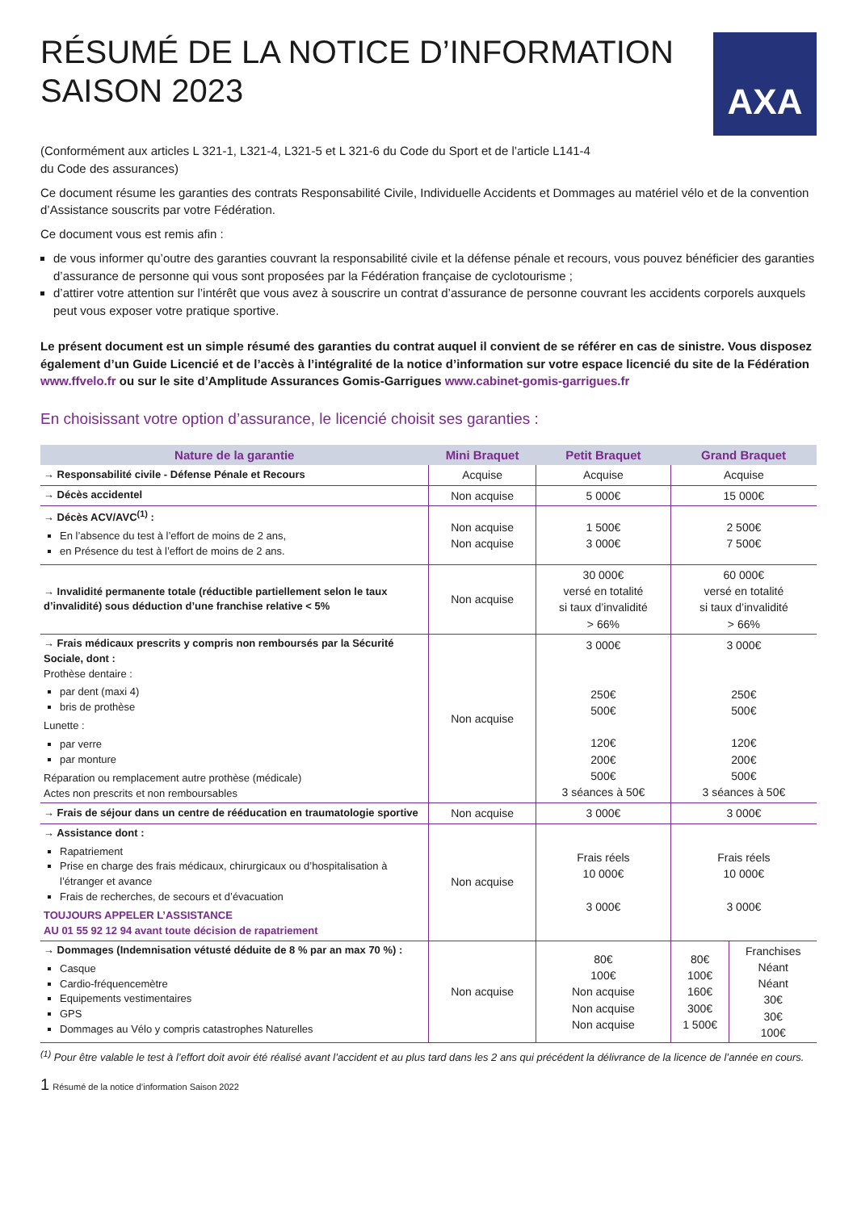RÉSUMÉ DE LA NOTICE D’INFORMATION
SAISON 2023
AXA
(Conformément aux articles L 321-1, L321-4, L321-5 et L 321-6 du Code du Sport et de l’article L141-4
du Code des assurances)
Ce document résume les garanties des contrats Responsabilité Civile, Individuelle Accidents et Dommages au matériel vélo et de la convention d’Assistance souscrits par votre Fédération.
Ce document vous est remis afin :
de vous informer qu’outre des garanties couvrant la responsabilité civile et la défense pénale et recours, vous pouvez bénéficier des garanties d’assurance de personne qui vous sont proposées par la Fédération française de cyclotourisme ;
d’attirer votre attention sur l’intérêt que vous avez à souscrire un contrat d’assurance de personne couvrant les accidents corporels auxquels peut vous exposer votre pratique sportive.
Le présent document est un simple résumé des garanties du contrat auquel il convient de se référer en cas de sinistre. Vous disposez également d’un Guide Licencié et de l’accès à l’intégralité de la notice d’information sur votre espace licencié du site de la Fédération www.ffvelo.fr ou sur le site d’Amplitude Assurances Gomis-Garrigues www.cabinet-gomis-garrigues.fr
En choisissant votre option d’assurance, le licencié choisit ses garanties :
| Nature de la garantie | Mini Braquet | Petit Braquet | Grand Braquet | |
| --- | --- | --- | --- | --- |
| → Responsabilité civile - Défense Pénale et Recours | Acquise | Acquise | Acquise | |
| → Décès accidentel | Non acquise | 5 000€ | 15 000€ | |
| → Décès ACV/AVC<sup>(1)</sup> : En l’absence du test à l’effort de moins de 2 ans, en Présence du test à l’effort de moins de 2 ans. | Non acquise Non acquise | 1 500€ 3 000€ | 2 500€ 7 500€ | |
| → Invalidité permanente totale (réductible partiellement selon le taux d’invalidité) sous déduction d’une franchise relative < 5% | Non acquise | 30 000€ versé en totalité si taux d’invalidité > 66% | 60 000€ versé en totalité si taux d’invalidité > 66% | |
| → Frais médicaux prescrits y compris non remboursés par la Sécurité Sociale, dont : Prothèse dentaire : par dent (maxi 4) bris de prothèse Lunette : par verre par monture Réparation ou remplacement autre prothèse (médicale) Actes non prescrits et non remboursables | Non acquise | 3 000€ 250€ 500€ 120€ 200€ 500€ 3 séances à 50€ | 3 000€ 250€ 500€ 120€ 200€ 500€ 3 séances à 50€ | |
| → Frais de séjour dans un centre de rééducation en traumatologie sportive | Non acquise | 3 000€ | 3 000€ | |
| → Assistance dont : Rapatriement Prise en charge des frais médicaux, chirurgicaux ou d’hospitalisation à l’étranger et avance Frais de recherches, de secours et d’évacuation TOUJOURS APPELER L’ASSISTANCE AU 01 55 92 12 94 avant toute décision de rapatriement | Non acquise | Frais réels 10 000€ 3 000€ | Frais réels 10 000€ 3 000€ | |
| → Dommages (Indemnisation vétusté déduite de 8 % par an max 70 %) : Casque Cardio-fréquencemètre Equipements vestimentaires GPS Dommages au Vélo y compris catastrophes Naturelles | Non acquise | 80€ 100€ Non acquise Non acquise Non acquise | 80€ 100€ 160€ 300€ 1 500€ | Franchises Néant Néant 30€ 30€ 100€ |
<sup>(1)</sup> Pour être valable le test à l’effort doit avoir été réalisé avant l’accident et au plus tard dans les 2 ans qui précédent la délivrance de la licence de l’année en cours.
1 Résumé de la notice d’information Saison 2022